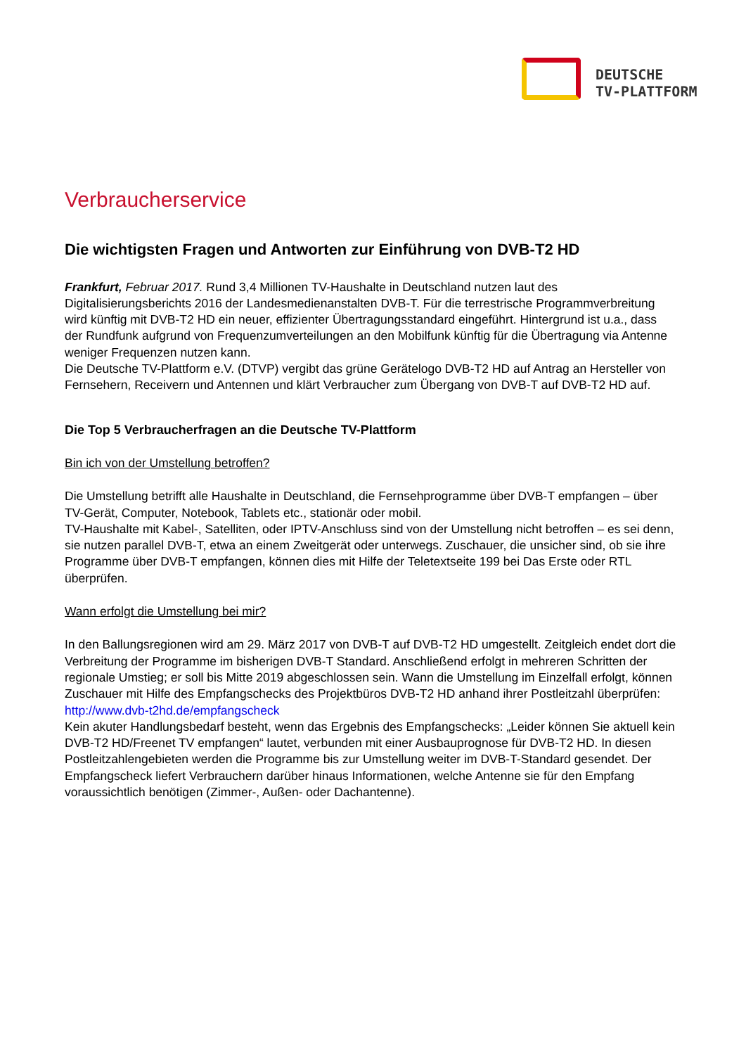DEUTSCHE
TV-PLATTFORM
Verbraucherservice
Die wichtigsten Fragen und Antworten zur Einführung von DVB-T2 HD
Frankfurt, Februar 2017. Rund 3,4 Millionen TV-Haushalte in Deutschland nutzen laut des Digitalisierungsberichts 2016 der Landesmedienanstalten DVB-T. Für die terrestrische Programmverbreitung wird künftig mit DVB-T2 HD ein neuer, effizienter Übertragungsstandard eingeführt. Hintergrund ist u.a., dass der Rundfunk aufgrund von Frequenzumverteilungen an den Mobilfunk künftig für die Übertragung via Antenne weniger Frequenzen nutzen kann.
Die Deutsche TV-Plattform e.V. (DTVP) vergibt das grüne Gerätelogo DVB-T2 HD auf Antrag an Hersteller von Fernsehern, Receivern und Antennen und klärt Verbraucher zum Übergang von DVB-T auf DVB-T2 HD auf.
Die Top 5 Verbraucherfragen an die Deutsche TV-Plattform
Bin ich von der Umstellung betroffen?
Die Umstellung betrifft alle Haushalte in Deutschland, die Fernsehprogramme über DVB-T empfangen – über TV-Gerät, Computer, Notebook, Tablets etc., stationär oder mobil.
TV-Haushalte mit Kabel-, Satelliten, oder IPTV-Anschluss sind von der Umstellung nicht betroffen – es sei denn, sie nutzen parallel DVB-T, etwa an einem Zweitgerät oder unterwegs. Zuschauer, die unsicher sind, ob sie ihre Programme über DVB-T empfangen, können dies mit Hilfe der Teletextseite 199 bei Das Erste oder RTL überprüfen.
Wann erfolgt die Umstellung bei mir?
In den Ballungsregionen wird am 29. März 2017 von DVB-T auf DVB-T2 HD umgestellt. Zeitgleich endet dort die Verbreitung der Programme im bisherigen DVB-T Standard. Anschließend erfolgt in mehreren Schritten der regionale Umstieg; er soll bis Mitte 2019 abgeschlossen sein. Wann die Umstellung im Einzelfall erfolgt, können Zuschauer mit Hilfe des Empfangschecks des Projektbüros DVB-T2 HD anhand ihrer Postleitzahl überprüfen:
http://www.dvb-t2hd.de/empfangscheck
Kein akuter Handlungsbedarf besteht, wenn das Ergebnis des Empfangschecks: „Leider können Sie aktuell kein DVB-T2 HD/Freenet TV empfangen“ lautet, verbunden mit einer Ausbauprognose für DVB-T2 HD. In diesen Postleitzahlengebieten werden die Programme bis zur Umstellung weiter im DVB-T-Standard gesendet. Der Empfangscheck liefert Verbrauchern darüber hinaus Informationen, welche Antenne sie für den Empfang voraussichtlich benötigen (Zimmer-, Außen- oder Dachantenne).